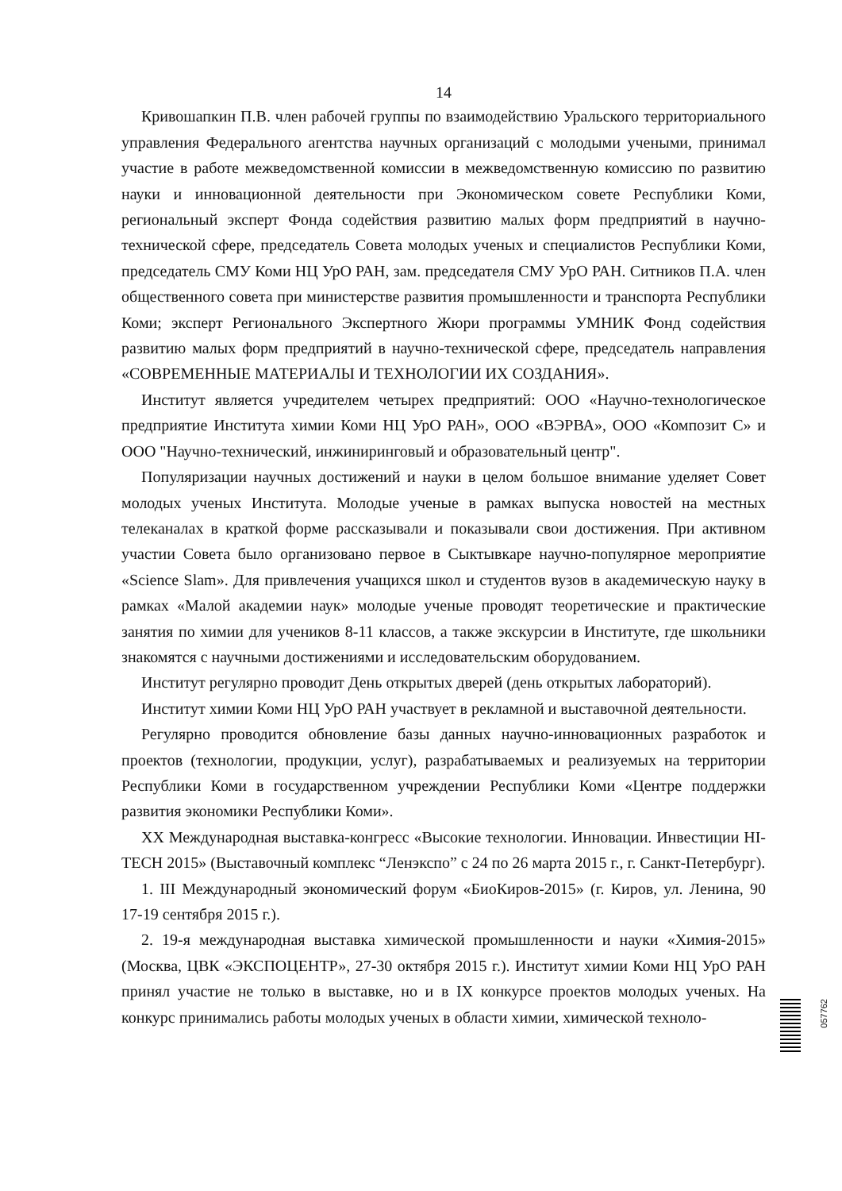14
Кривошапкин П.В. член рабочей группы по взаимодействию Уральского территориального управления Федерального агентства научных организаций с молодыми учеными, принимал участие в работе межведомственной комиссии в межведомственную комиссию по развитию науки и инновационной деятельности при Экономическом совете Республики Коми, региональный эксперт Фонда содействия развитию малых форм предприятий в научно-технической сфере, председатель Совета молодых ученых и специалистов Республики Коми, председатель СМУ Коми НЦ УрО РАН, зам. председателя СМУ УрО РАН. Ситников П.А. член общественного совета при министерстве развития промышленности и транспорта Республики Коми; эксперт Регионального Экспертного Жюри программы УМНИК Фонд содействия развитию малых форм предприятий в научно-технической сфере, председатель направления «СОВРЕМЕННЫЕ МАТЕРИАЛЫ И ТЕХНОЛОГИИ ИХ СОЗДАНИЯ».
Институт является учредителем четырех предприятий: ООО «Научно-технологическое предприятие Института химии Коми НЦ УрО РАН», ООО «ВЭРВА», ООО «Композит С» и ООО "Научно-технический, инжиниринговый и образовательный центр".
Популяризации научных достижений и науки в целом большое внимание уделяет Совет молодых ученых Института. Молодые ученые в рамках выпуска новостей на местных телеканалах в краткой форме рассказывали и показывали свои достижения. При активном участии Совета было организовано первое в Сыктывкаре научно-популярное мероприятие «Science Slam». Для привлечения учащихся школ и студентов вузов в академическую науку в рамках «Малой академии наук» молодые ученые проводят теоретические и практические занятия по химии для учеников 8-11 классов, а также экскурсии в Институте, где школьники знакомятся с научными достижениями и исследовательским оборудованием.
Институт регулярно проводит День открытых дверей (день открытых лабораторий).
Институт химии Коми НЦ УрО РАН участвует в рекламной и выставочной деятельности.
Регулярно проводится обновление базы данных научно-инновационных разработок и проектов (технологии, продукции, услуг), разрабатываемых и реализуемых на территории Республики Коми в государственном учреждении Республики Коми «Центре поддержки развития экономики Республики Коми».
XX Международная выставка-конгресс «Высокие технологии. Инновации. Инвестиции HI-TECH 2015» (Выставочный комплекс “Ленэкспо” с 24 по 26 марта 2015 г., г. Санкт-Петербург).
1. III Международный экономический форум «БиоКиров-2015» (г. Киров, ул. Ленина, 90 17-19 сентября 2015 г.).
2. 19-я международная выставка химической промышленности и науки «Химия-2015» (Москва, ЦВК «ЭКСПОЦЕНТР», 27-30 октября 2015 г.). Институт химии Коми НЦ УрО РАН принял участие не только в выставке, но и в IX конкурсе проектов молодых ученых. На конкурс принимались работы молодых ученых в области химии, химической техноло-
057762